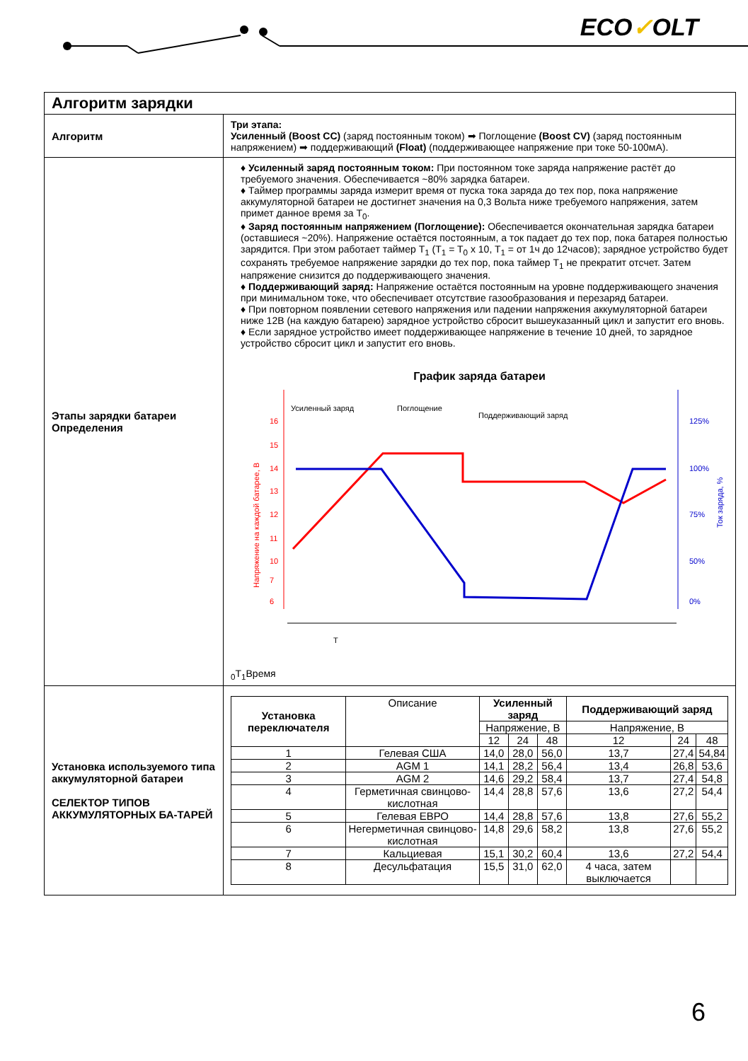ECO✓OLT
| Алгоритм зарядки | |
| Алгоритм | Три этапа: Усиленный (Boost CC) (заряд постоянным током) ➡ Поглощение (Boost CV) (заряд постоянным напряжением) ➡ поддерживающий (Float) (поддерживающее напряжение при токе 50-100мА). |
| Этапы зарядки батареи Определения | ♦ Усиленный заряд постоянным током: При постоянном токе заряда напряжение растёт до требуемого значения. Обеспечивается ~80% зарядка батареи. ♦ Таймер программы заряда измерит время от пуска тока заряда до тех пор, пока напряжение аккумуляторной батареи не достигнет значения на 0,3 Вольта ниже требуемого напряжения, затем примет данное время за T<sub>0</sub>. ♦ Заряд постоянным напряжением (Поглощение): Обеспечивается окончательная зарядка батареи (оставшиеся ~20%). Напряжение остаётся постоянным, а ток падает до тех пор, пока батарея полностью зарядится. При этом работает таймер T<sub>1</sub> (T<sub>1</sub> = T<sub>0</sub> x 10, T<sub>1</sub> = от 1ч до 12часов); зарядное устройство будет сохранять требуемое напряжение зарядки до тех пор, пока таймер T<sub>1</sub> не прекратит отсчет. Затем напряжение снизится до поддерживающего значения. ♦ Поддерживающий заряд: Напряжение остаётся постоянным на уровне поддерживающего значения при минимальном токе, что обеспечивает отсутствие газообразования и перезаряд батареи. ♦ При повторном появлении сетевого напряжения или падении напряжения аккумуляторной батареи ниже 12В (на каждую батарею) зарядное устройство сбросит вышеуказанный цикл и запустит его вновь. ♦ Если зарядное устройство имеет поддерживающее напряжение в течение 10 дней, то зарядное устройство сбросит цикл и запустит его вновь. График заряда батареи Усиленный заряд Поглощение Поддерживающий заряд 16 15 14 13 12 11 10 7 6 125% 100% 75% 50% 0% Напряжение на каждой батарее, В Ток заряда, % T0 T1 Время |
| Установка используемого типа аккумуляторной батареи СЕЛЕКТОР ТИПОВ АККУМУЛЯТОРНЫХ БА-ТАРЕЙ | / Установка переключателя / Описание / Усиленный заряд / / / Поддерживающий заряд / / / / / / Напряжение, В / / / Напряжение, В / / / / / / 12 / 24 / 48 / 12 / 24 / 48 / / 1 / Гелевая США / 14,0 / 28,0 / 56,0 / 13,7 / 27,4 / 54,84 / / 2 / AGM 1 / 14,1 / 28,2 / 56,4 / 13,4 / 26,8 / 53,6 / / 3 / AGM 2 / 14,6 / 29,2 / 58,4 / 13,7 / 27,4 / 54,8 / / 4 / Герметичная свинцово-кислотная / 14,4 / 28,8 / 57,6 / 13,6 / 27,2 / 54,4 / / 5 / Гелевая ЕВРО / 14,4 / 28,8 / 57,6 / 13,8 / 27,6 / 55,2 / / 6 / Негерметичная свинцово-кислотная / 14,8 / 29,6 / 58,2 / 13,8 / 27,6 / 55,2 / / 7 / Кальциевая / 15,1 / 30,2 / 60,4 / 13,6 / 27,2 / 54,4 / / 8 / Десульфатация / 15,5 / 31,0 / 62,0 / 4 часа, затем выключается / / / |
6